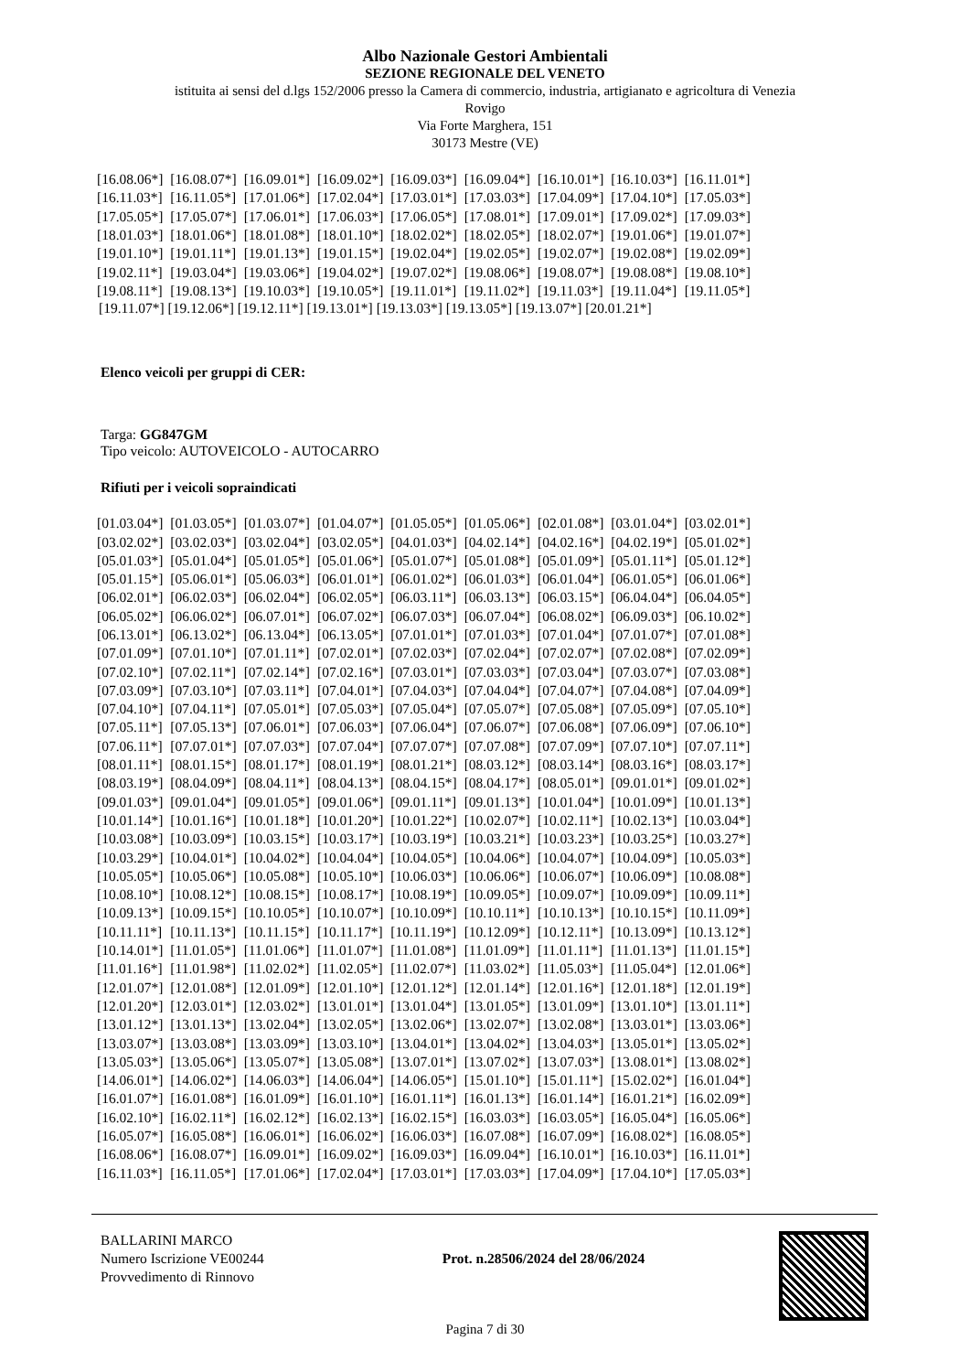Albo Nazionale Gestori Ambientali
SEZIONE REGIONALE DEL VENETO
istituita ai sensi del d.lgs 152/2006 presso la Camera di commercio, industria, artigianato e agricoltura di Venezia
Rovigo
Via Forte Marghera, 151
30173 Mestre (VE)
| [16.08.06*] | [16.08.07*] | [16.09.01*] | [16.09.02*] | [16.09.03*] | [16.09.04*] | [16.10.01*] | [16.10.03*] | [16.11.01*] |
| [16.11.03*] | [16.11.05*] | [17.01.06*] | [17.02.04*] | [17.03.01*] | [17.03.03*] | [17.04.09*] | [17.04.10*] | [17.05.03*] |
| [17.05.05*] | [17.05.07*] | [17.06.01*] | [17.06.03*] | [17.06.05*] | [17.08.01*] | [17.09.01*] | [17.09.02*] | [17.09.03*] |
| [18.01.03*] | [18.01.06*] | [18.01.08*] | [18.01.10*] | [18.02.02*] | [18.02.05*] | [18.02.07*] | [19.01.06*] | [19.01.07*] |
| [19.01.10*] | [19.01.11*] | [19.01.13*] | [19.01.15*] | [19.02.04*] | [19.02.05*] | [19.02.07*] | [19.02.08*] | [19.02.09*] |
| [19.02.11*] | [19.03.04*] | [19.03.06*] | [19.04.02*] | [19.07.02*] | [19.08.06*] | [19.08.07*] | [19.08.08*] | [19.08.10*] |
| [19.08.11*] | [19.08.13*] | [19.10.03*] | [19.10.05*] | [19.11.01*] | [19.11.02*] | [19.11.03*] | [19.11.04*] | [19.11.05*] |
[19.11.07*] [19.12.06*] [19.12.11*] [19.13.01*] [19.13.03*] [19.13.05*] [19.13.07*] [20.01.21*]
Elenco veicoli per gruppi di CER:
Targa: GG847GM
Tipo veicolo: AUTOVEICOLO - AUTOCARRO
Rifiuti per i veicoli sopraindicati
| [01.03.04*] | [01.03.05*] | [01.03.07*] | [01.04.07*] | [01.05.05*] | [01.05.06*] | [02.01.08*] | [03.01.04*] | [03.02.01*] |
| [03.02.02*] | [03.02.03*] | [03.02.04*] | [03.02.05*] | [04.01.03*] | [04.02.14*] | [04.02.16*] | [04.02.19*] | [05.01.02*] |
| [05.01.03*] | [05.01.04*] | [05.01.05*] | [05.01.06*] | [05.01.07*] | [05.01.08*] | [05.01.09*] | [05.01.11*] | [05.01.12*] |
| [05.01.15*] | [05.06.01*] | [05.06.03*] | [06.01.01*] | [06.01.02*] | [06.01.03*] | [06.01.04*] | [06.01.05*] | [06.01.06*] |
| [06.02.01*] | [06.02.03*] | [06.02.04*] | [06.02.05*] | [06.03.11*] | [06.03.13*] | [06.03.15*] | [06.04.04*] | [06.04.05*] |
| [06.05.02*] | [06.06.02*] | [06.07.01*] | [06.07.02*] | [06.07.03*] | [06.07.04*] | [06.08.02*] | [06.09.03*] | [06.10.02*] |
| [06.13.01*] | [06.13.02*] | [06.13.04*] | [06.13.05*] | [07.01.01*] | [07.01.03*] | [07.01.04*] | [07.01.07*] | [07.01.08*] |
| [07.01.09*] | [07.01.10*] | [07.01.11*] | [07.02.01*] | [07.02.03*] | [07.02.04*] | [07.02.07*] | [07.02.08*] | [07.02.09*] |
| [07.02.10*] | [07.02.11*] | [07.02.14*] | [07.02.16*] | [07.03.01*] | [07.03.03*] | [07.03.04*] | [07.03.07*] | [07.03.08*] |
| [07.03.09*] | [07.03.10*] | [07.03.11*] | [07.04.01*] | [07.04.03*] | [07.04.04*] | [07.04.07*] | [07.04.08*] | [07.04.09*] |
| [07.04.10*] | [07.04.11*] | [07.05.01*] | [07.05.03*] | [07.05.04*] | [07.05.07*] | [07.05.08*] | [07.05.09*] | [07.05.10*] |
| [07.05.11*] | [07.05.13*] | [07.06.01*] | [07.06.03*] | [07.06.04*] | [07.06.07*] | [07.06.08*] | [07.06.09*] | [07.06.10*] |
| [07.06.11*] | [07.07.01*] | [07.07.03*] | [07.07.04*] | [07.07.07*] | [07.07.08*] | [07.07.09*] | [07.07.10*] | [07.07.11*] |
| [08.01.11*] | [08.01.15*] | [08.01.17*] | [08.01.19*] | [08.01.21*] | [08.03.12*] | [08.03.14*] | [08.03.16*] | [08.03.17*] |
| [08.03.19*] | [08.04.09*] | [08.04.11*] | [08.04.13*] | [08.04.15*] | [08.04.17*] | [08.05.01*] | [09.01.01*] | [09.01.02*] |
| [09.01.03*] | [09.01.04*] | [09.01.05*] | [09.01.06*] | [09.01.11*] | [09.01.13*] | [10.01.04*] | [10.01.09*] | [10.01.13*] |
| [10.01.14*] | [10.01.16*] | [10.01.18*] | [10.01.20*] | [10.01.22*] | [10.02.07*] | [10.02.11*] | [10.02.13*] | [10.03.04*] |
| [10.03.08*] | [10.03.09*] | [10.03.15*] | [10.03.17*] | [10.03.19*] | [10.03.21*] | [10.03.23*] | [10.03.25*] | [10.03.27*] |
| [10.03.29*] | [10.04.01*] | [10.04.02*] | [10.04.04*] | [10.04.05*] | [10.04.06*] | [10.04.07*] | [10.04.09*] | [10.05.03*] |
| [10.05.05*] | [10.05.06*] | [10.05.08*] | [10.05.10*] | [10.06.03*] | [10.06.06*] | [10.06.07*] | [10.06.09*] | [10.08.08*] |
| [10.08.10*] | [10.08.12*] | [10.08.15*] | [10.08.17*] | [10.08.19*] | [10.09.05*] | [10.09.07*] | [10.09.09*] | [10.09.11*] |
| [10.09.13*] | [10.09.15*] | [10.10.05*] | [10.10.07*] | [10.10.09*] | [10.10.11*] | [10.10.13*] | [10.10.15*] | [10.11.09*] |
| [10.11.11*] | [10.11.13*] | [10.11.15*] | [10.11.17*] | [10.11.19*] | [10.12.09*] | [10.12.11*] | [10.13.09*] | [10.13.12*] |
| [10.14.01*] | [11.01.05*] | [11.01.06*] | [11.01.07*] | [11.01.08*] | [11.01.09*] | [11.01.11*] | [11.01.13*] | [11.01.15*] |
| [11.01.16*] | [11.01.98*] | [11.02.02*] | [11.02.05*] | [11.02.07*] | [11.03.02*] | [11.05.03*] | [11.05.04*] | [12.01.06*] |
| [12.01.07*] | [12.01.08*] | [12.01.09*] | [12.01.10*] | [12.01.12*] | [12.01.14*] | [12.01.16*] | [12.01.18*] | [12.01.19*] |
| [12.01.20*] | [12.03.01*] | [12.03.02*] | [13.01.01*] | [13.01.04*] | [13.01.05*] | [13.01.09*] | [13.01.10*] | [13.01.11*] |
| [13.01.12*] | [13.01.13*] | [13.02.04*] | [13.02.05*] | [13.02.06*] | [13.02.07*] | [13.02.08*] | [13.03.01*] | [13.03.06*] |
| [13.03.07*] | [13.03.08*] | [13.03.09*] | [13.03.10*] | [13.04.01*] | [13.04.02*] | [13.04.03*] | [13.05.01*] | [13.05.02*] |
| [13.05.03*] | [13.05.06*] | [13.05.07*] | [13.05.08*] | [13.07.01*] | [13.07.02*] | [13.07.03*] | [13.08.01*] | [13.08.02*] |
| [14.06.01*] | [14.06.02*] | [14.06.03*] | [14.06.04*] | [14.06.05*] | [15.01.10*] | [15.01.11*] | [15.02.02*] | [16.01.04*] |
| [16.01.07*] | [16.01.08*] | [16.01.09*] | [16.01.10*] | [16.01.11*] | [16.01.13*] | [16.01.14*] | [16.01.21*] | [16.02.09*] |
| [16.02.10*] | [16.02.11*] | [16.02.12*] | [16.02.13*] | [16.02.15*] | [16.03.03*] | [16.03.05*] | [16.05.04*] | [16.05.06*] |
| [16.05.07*] | [16.05.08*] | [16.06.01*] | [16.06.02*] | [16.06.03*] | [16.07.08*] | [16.07.09*] | [16.08.02*] | [16.08.05*] |
| [16.08.06*] | [16.08.07*] | [16.09.01*] | [16.09.02*] | [16.09.03*] | [16.09.04*] | [16.10.01*] | [16.10.03*] | [16.11.01*] |
| [16.11.03*] | [16.11.05*] | [17.01.06*] | [17.02.04*] | [17.03.01*] | [17.03.03*] | [17.04.09*] | [17.04.10*] | [17.05.03*] |
BALLARINI MARCO
Numero Iscrizione VE00244
Provvedimento di Rinnovo
Prot. n.28506/2024 del 28/06/2024
Pagina 7 di 30